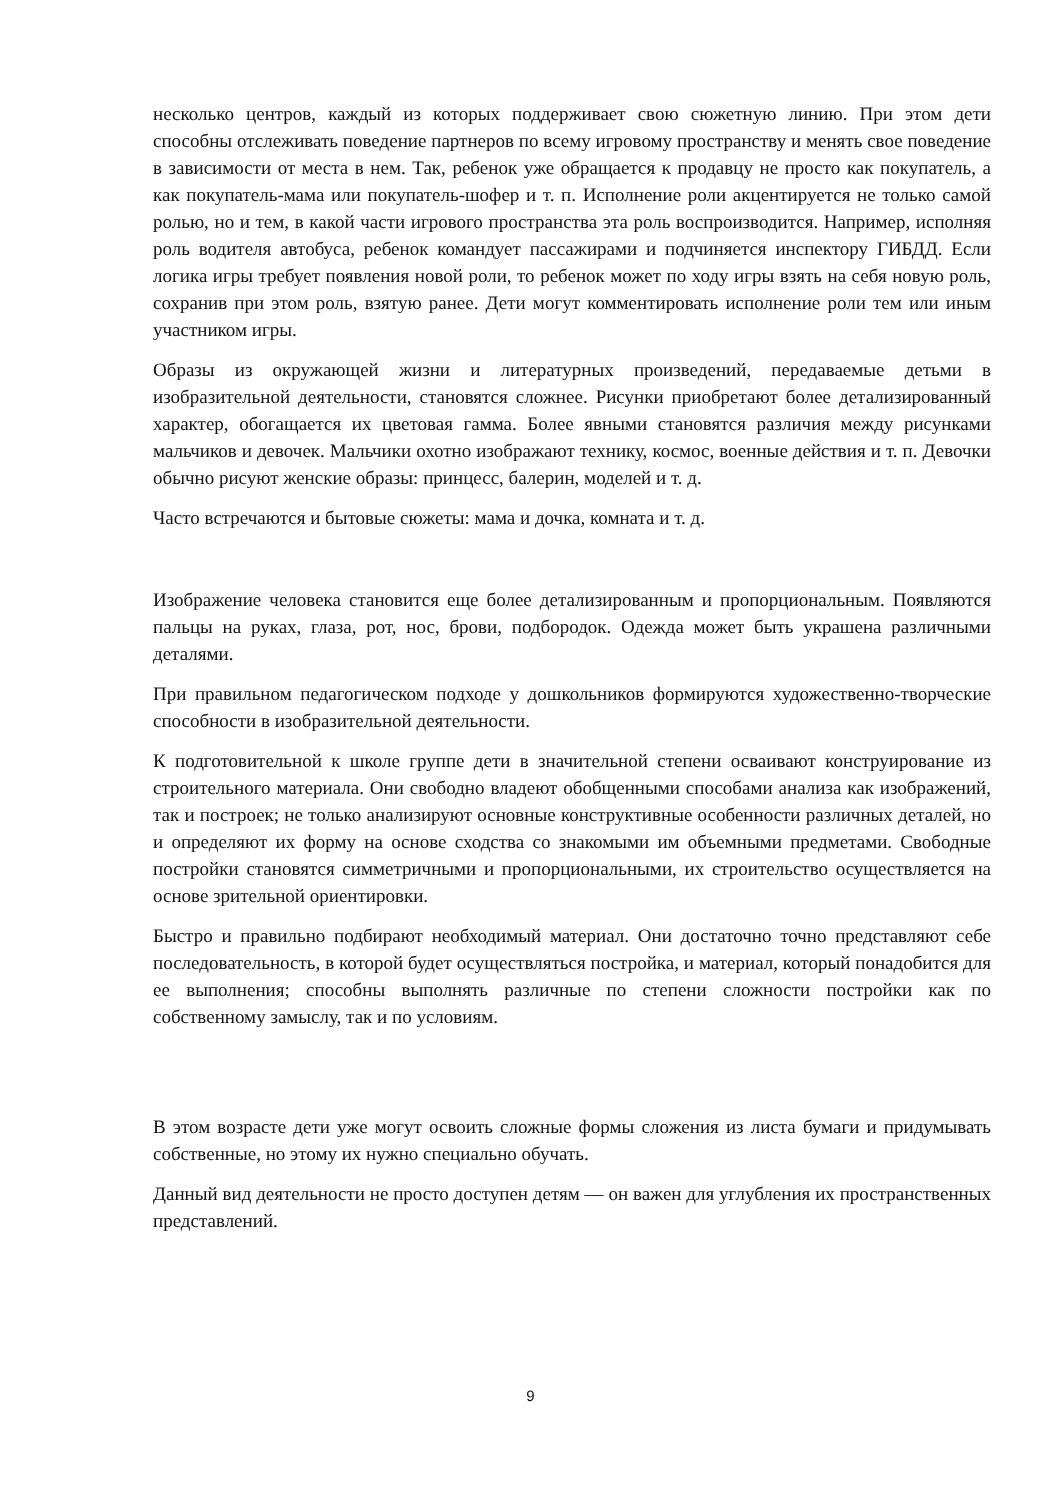несколько центров, каждый из которых поддерживает свою сюжетную линию. При этом дети способны отслеживать поведение партнеров по всему игровому пространству и менять свое поведение в зависимости от места в нем. Так, ребенок уже обращается к продавцу не просто как покупатель, а как покупатель-мама или покупатель-шофер и т. п. Исполнение роли акцентируется не только самой ролью, но и тем, в какой части игрового пространства эта роль воспроизводится. Например, исполняя роль водителя автобуса, ребенок командует пассажирами и подчиняется инспектору ГИБДД. Если логика игры требует появления новой роли, то ребенок может по ходу игры взять на себя новую роль, сохранив при этом роль, взятую ранее. Дети могут комментировать исполнение роли тем или иным участником игры.
Образы из окружающей жизни и литературных произведений, передаваемые детьми в изобразительной деятельности, становятся сложнее. Рисунки приобретают более детализированный характер, обогащается их цветовая гамма. Более явными становятся различия между рисунками мальчиков и девочек. Мальчики охотно изображают технику, космос, военные действия и т. п. Девочки обычно рисуют женские образы: принцесс, балерин, моделей и т. д.
Часто встречаются и бытовые сюжеты: мама и дочка, комната и т. д.
Изображение человека становится еще более детализированным и пропорциональным. Появляются пальцы на руках, глаза, рот, нос, брови, подбородок. Одежда может быть украшена различными деталями.
При правильном педагогическом подходе у дошкольников формируются художественно-творческие способности в изобразительной деятельности.
К подготовительной к школе группе дети в значительной степени осваивают конструирование из строительного материала. Они свободно владеют обобщенными способами анализа как изображений, так и построек; не только анализируют основные конструктивные особенности различных деталей, но и определяют их форму на основе сходства со знакомыми им объемными предметами. Свободные постройки становятся симметричными и пропорциональными, их строительство осуществляется на основе зрительной ориентировки.
Быстро и правильно подбирают необходимый материал. Они достаточно точно представляют себе последовательность, в которой будет осуществляться постройка, и материал, который понадобится для ее выполнения; способны выполнять различные по степени сложности постройки как по собственному замыслу, так и по условиям.
В этом возрасте дети уже могут освоить сложные формы сложения из листа бумаги и придумывать собственные, но этому их нужно специально обучать.
Данный вид деятельности не просто доступен детям — он важен для углубления их пространственных представлений.
9